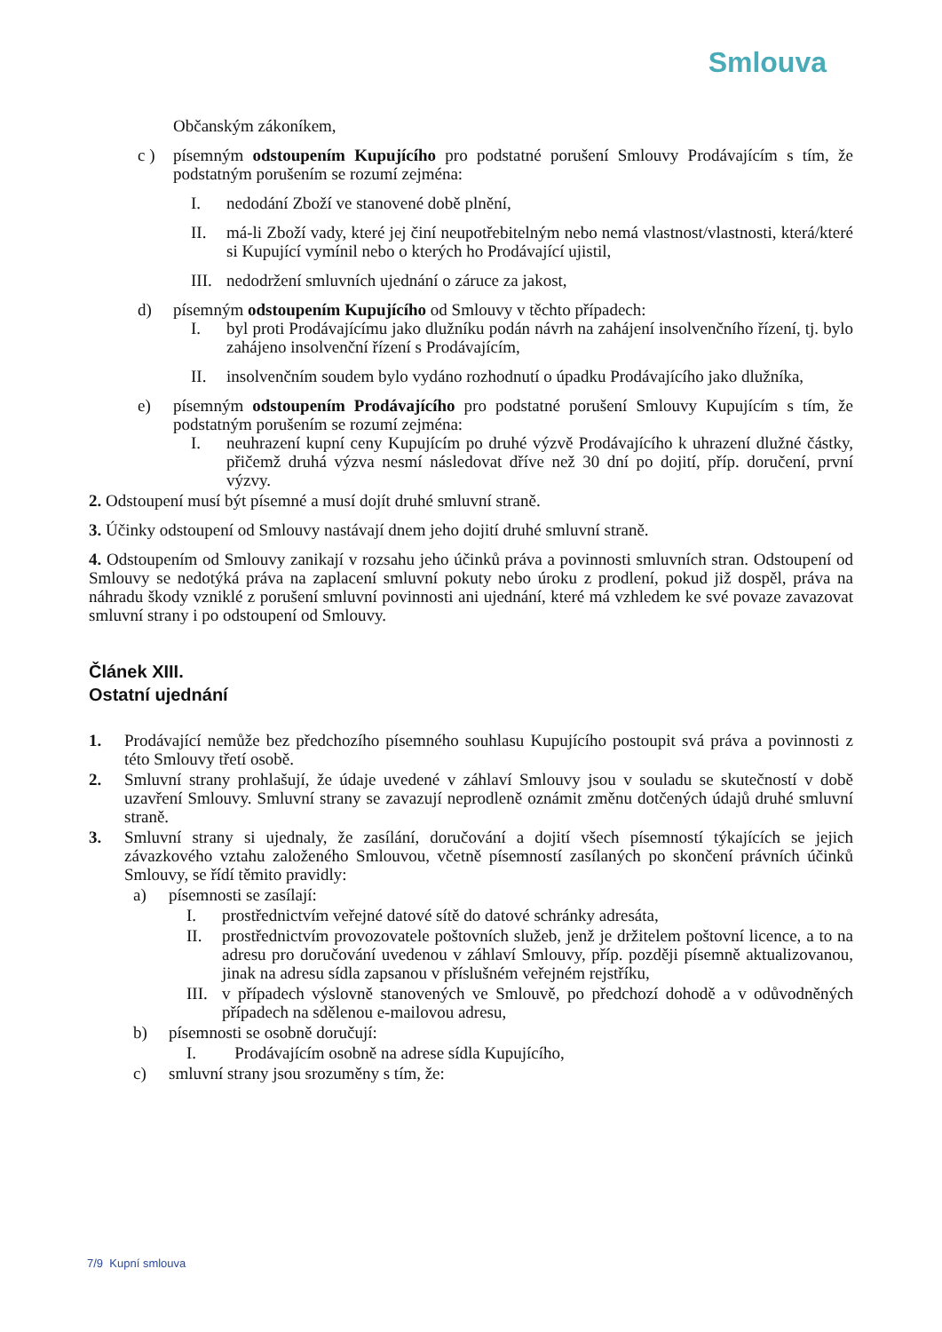Smlouva
Občanským zákoníkem,
c ) písemným odstoupením Kupujícího pro podstatné porušení Smlouvy Prodávajícím s tím, že podstatným porušením se rozumí zejména:
I. nedodání Zboží ve stanovené době plnění,
II. má-li Zboží vady, které jej činí neupotřebitelným nebo nemá vlastnost/vlastnosti, která/které si Kupující vymínil nebo o kterých ho Prodávající ujistil,
III. nedodržení smluvních ujednání o záruce za jakost,
d) písemným odstoupením Kupujícího od Smlouvy v těchto případech:
I. byl proti Prodávajícímu jako dlužníku podán návrh na zahájení insolvenčního řízení, tj. bylo zahájeno insolvenční řízení s Prodávajícím,
II. insolvenčním soudem bylo vydáno rozhodnutí o úpadku Prodávajícího jako dlužníka,
e) písemným odstoupením Prodávajícího pro podstatné porušení Smlouvy Kupujícím s tím, že podstatným porušením se rozumí zejména:
I. neuhrazení kupní ceny Kupujícím po druhé výzvě Prodávajícího k uhrazení dlužné částky, přičemž druhá výzva nesmí následovat dříve než 30 dní po dojití, příp. doručení, první výzvy.
2. Odstoupení musí být písemné a musí dojít druhé smluvní straně.
3. Účinky odstoupení od Smlouvy nastávají dnem jeho dojití druhé smluvní straně.
4. Odstoupením od Smlouvy zanikají v rozsahu jeho účinků práva a povinnosti smluvních stran. Odstoupení od Smlouvy se nedotýká práva na zaplacení smluvní pokuty nebo úroku z prodlení, pokud již dospěl, práva na náhradu škody vzniklé z porušení smluvní povinnosti ani ujednání, které má vzhledem ke své povaze zavazovat smluvní strany i po odstoupení od Smlouvy.
Článek XIII.
Ostatní ujednání
1. Prodávající nemůže bez předchozího písemného souhlasu Kupujícího postoupit svá práva a povinnosti z této Smlouvy třetí osobě.
2. Smluvní strany prohlašují, že údaje uvedené v záhlaví Smlouvy jsou v souladu se skutečností v době uzavření Smlouvy. Smluvní strany se zavazují neprodleně oznámit změnu dotčených údajů druhé smluvní straně.
3. Smluvní strany si ujednaly, že zasílání, doručování a dojití všech písemností týkajících se jejich závazkového vztahu založeného Smlouvou, včetně písemností zasílaných po skončení právních účinků Smlouvy, se řídí těmito pravidly:
a) písemnosti se zasílají:
I. prostřednictvím veřejné datové sítě do datové schránky adresáta,
II. prostřednictvím provozovatele poštovních služeb, jenž je držitelem poštovní licence, a to na adresu pro doručování uvedenou v záhlaví Smlouvy, příp. později písemně aktualizovanou, jinak na adresu sídla zapsanou v příslušném veřejném rejstříku,
III. v případech výslovně stanovených ve Smlouvě, po předchozí dohodě a v odůvodněných případech na sdělenou e-mailovou adresu,
b) písemnosti se osobně doručují:
I. Prodávajícím osobně na adrese sídla Kupujícího,
c) smluvní strany jsou srozuměny s tím, že:
7/9 Kupní smlouva